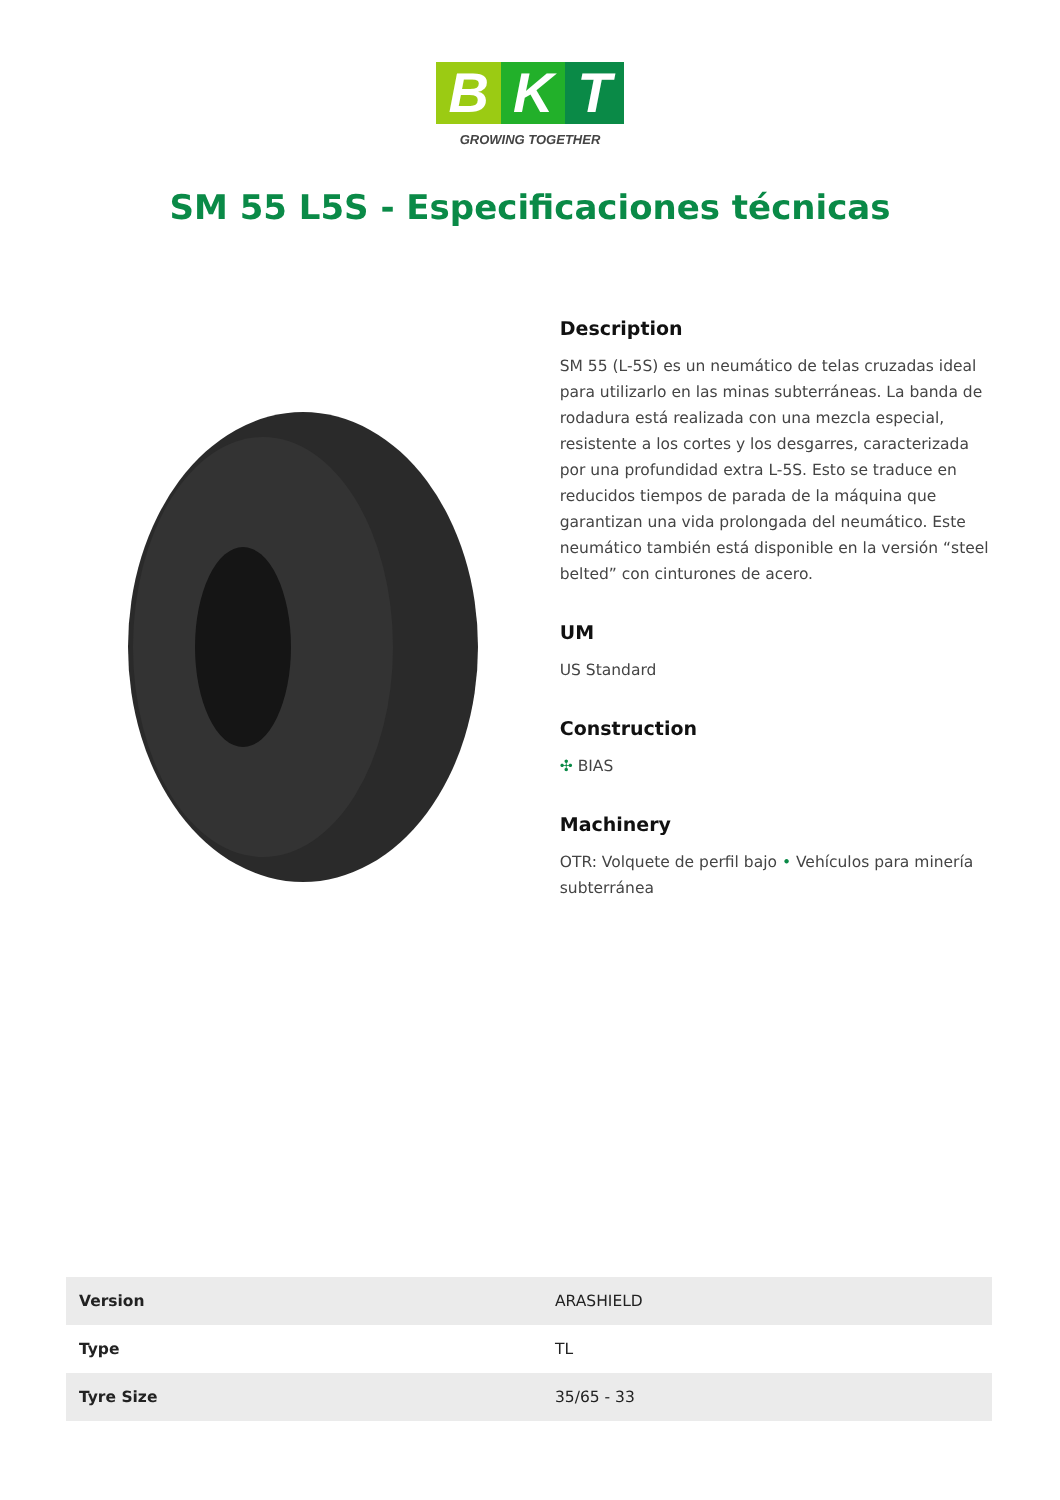B K T
GROWING TOGETHER
SM 55 L5S - Especificaciones técnicas
Description
SM 55 (L-5S) es un neumático de telas cruzadas ideal para utilizarlo en las minas subterráneas. La banda de rodadura está realizada con una mezcla especial, resistente a los cortes y los desgarres, caracterizada por una profundidad extra L-5S. Esto se traduce en reducidos tiempos de parada de la máquina que garantizan una vida prolongada del neumático. Este neumático también está disponible en la versión “steel belted” con cinturones de acero.
UM
US Standard
Construction
✣ BIAS
Machinery
OTR: Volquete de perfil bajo • Vehículos para minería subterránea
| Version | ARASHIELD |
| Type | TL |
| Tyre Size | 35/65 - 33 |